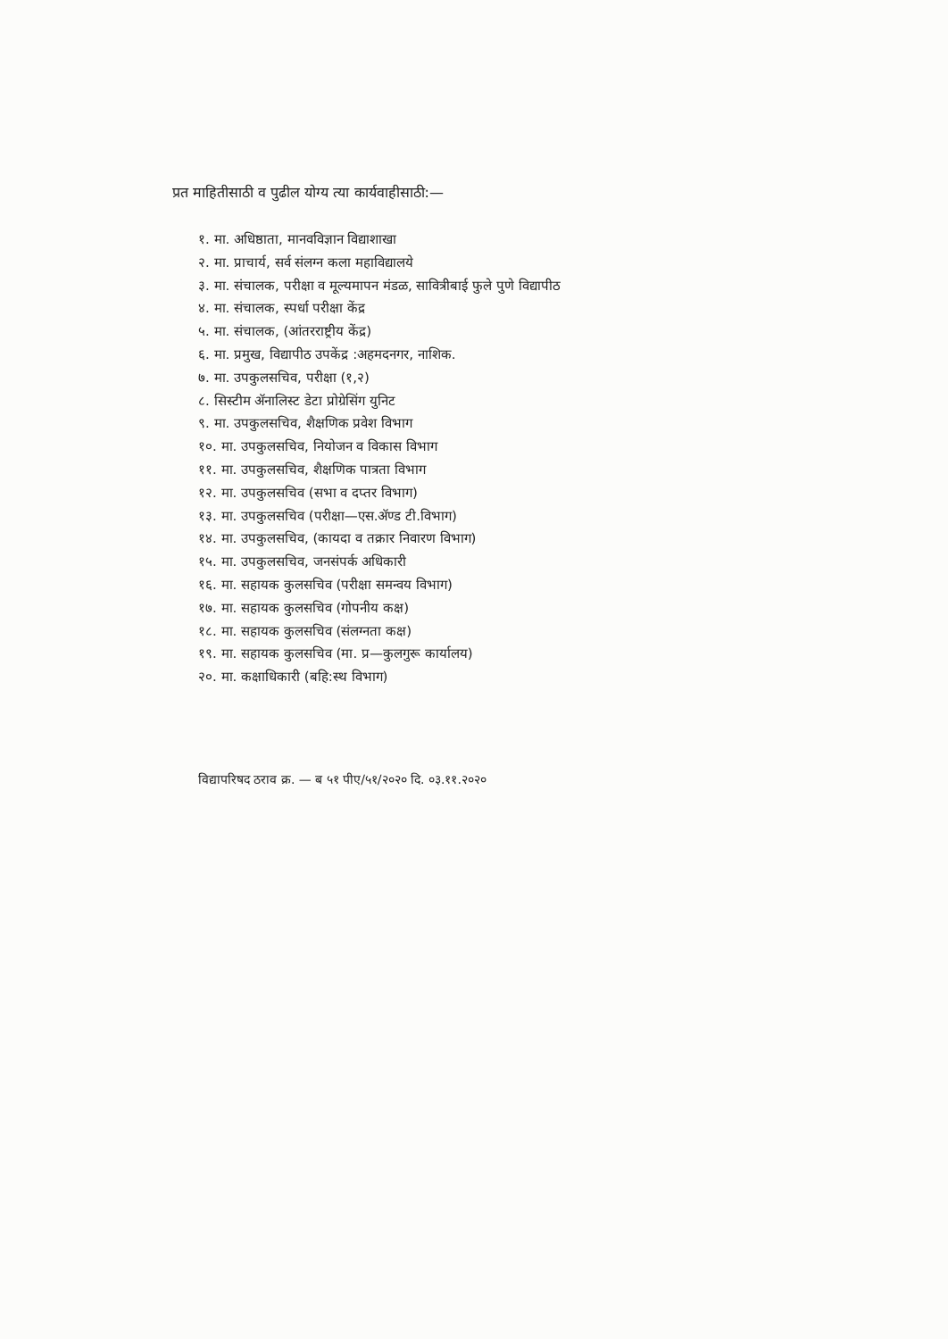प्रत माहितीसाठी व पुढील योग्य त्या कार्यवाहीसाठी:—
१. मा. अधिष्ठाता, मानवविज्ञान विद्याशाखा
२. मा. प्राचार्य, सर्व संलग्न कला महाविद्यालये
३. मा. संचालक, परीक्षा व मूल्यमापन मंडळ, सावित्रीबाई फुले पुणे विद्यापीठ
४. मा. संचालक, स्पर्धा परीक्षा केंद्र
५. मा. संचालक, (आंतरराष्ट्रीय केंद्र)
६. मा. प्रमुख, विद्यापीठ उपकेंद्र :अहमदनगर, नाशिक.
७. मा. उपकुलसचिव, परीक्षा (१,२)
८. सिस्टीम ॲनालिस्ट डेटा प्रोग्रेसिंग युनिट
९. मा. उपकुलसचिव, शैक्षणिक प्रवेश विभाग
१०. मा. उपकुलसचिव, नियोजन व विकास विभाग
११. मा. उपकुलसचिव, शैक्षणिक पात्रता विभाग
१२. मा. उपकुलसचिव (सभा व दप्तर विभाग)
१३. मा. उपकुलसचिव (परीक्षा—एस.ॲण्ड टी.विभाग)
१४. मा. उपकुलसचिव, (कायदा व तक्रार निवारण विभाग)
१५. मा. उपकुलसचिव, जनसंपर्क अधिकारी
१६. मा. सहायक कुलसचिव (परीक्षा समन्वय विभाग)
१७. मा. सहायक कुलसचिव (गोपनीय कक्ष)
१८. मा. सहायक कुलसचिव (संलग्नता कक्ष)
१९. मा. सहायक कुलसचिव (मा. प्र—कुलगुरू कार्यालय)
२०. मा. कक्षाधिकारी (बहि:स्थ विभाग)
विद्यापरिषद ठराव क्र. — ब ५१ पीए/५१/२०२० दि. ०३.११.२०२०